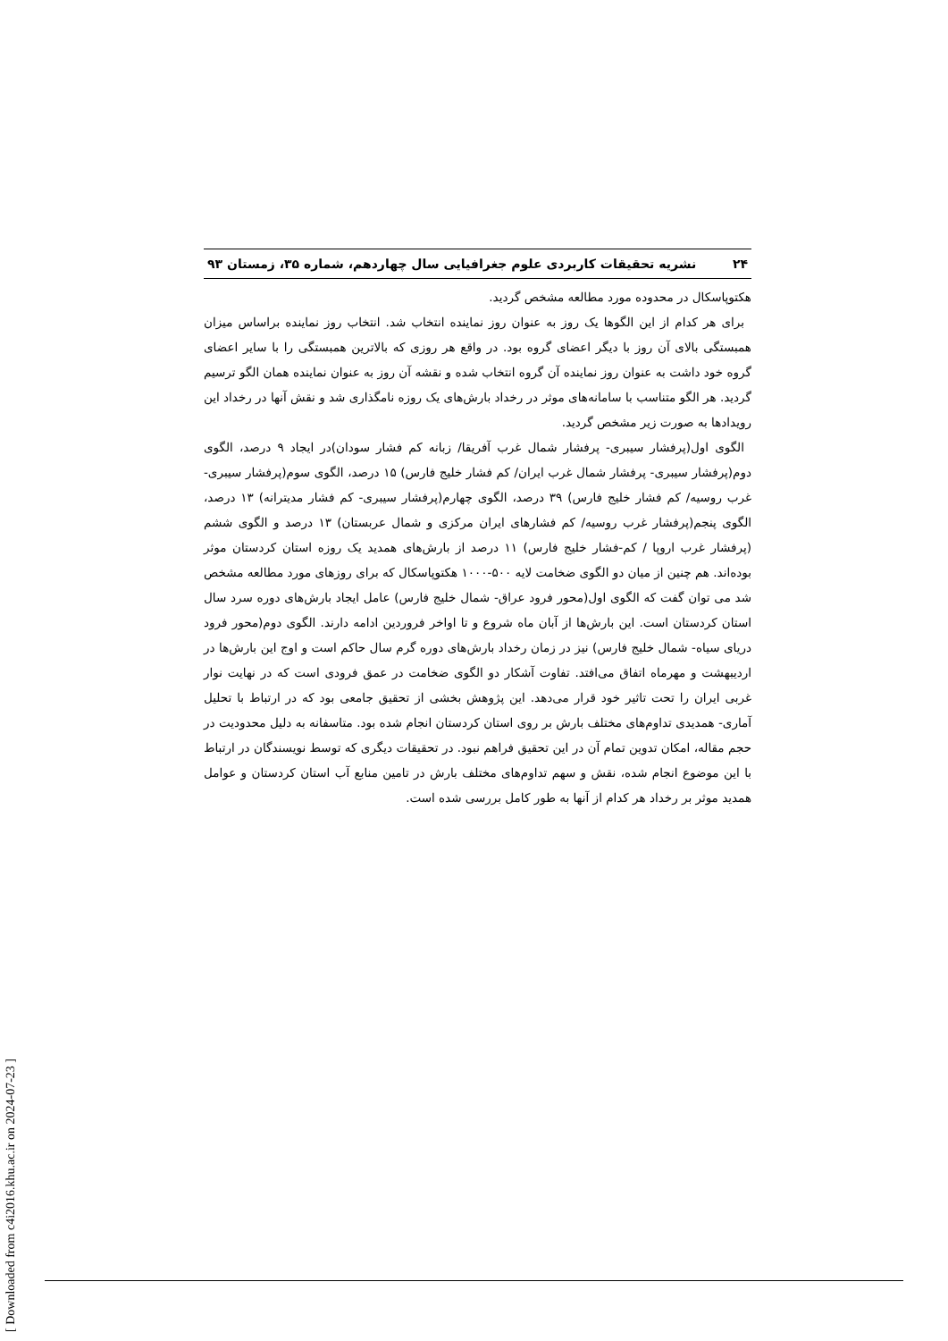۲۴ نشریه تحقیقات کاربردی علوم جغرافیایی سال چهاردهم، شماره ۳۵، زمستان ۹۳
هکتوپاسکال در محدوده مورد مطالعه مشخص گردید.
برای هر کدام از این الگوها یک روز به عنوان روز نماینده انتخاب شد. انتخاب روز نماینده براساس میزان همبستگی بالای آن روز با دیگر اعضای گروه بود. در واقع هر روزی که بالاترین همبستگی را با سایر اعضای گروه خود داشت به عنوان روز نماینده آن گروه انتخاب شده و نقشه آن روز به عنوان نماینده همان الگو ترسیم گردید. هر الگو متناسب با سامانه‌های موثر در رخداد بارش‌های یک روزه نامگذاری شد و نقش آنها در رخداد این رویدادها به صورت زیر مشخص گردید.
الگوی اول(پرفشار سیبری- پرفشار شمال غرب آفریقا/ زبانه کم فشار سودان)در ایجاد ۹ درصد، الگوی دوم(پرفشار سیبری- پرفشار شمال غرب ایران/ کم فشار خلیج فارس) ۱۵ درصد، الگوی سوم(پرفشار سیبری- غرب روسیه/ کم فشار خلیج فارس) ۳۹ درصد، الگوی چهارم(پرفشار سیبری- کم فشار مدیترانه) ۱۳ درصد، الگوی پنجم(پرفشار غرب روسیه/ کم فشارهای ایران مرکزی و شمال عربستان) ۱۳ درصد و الگوی ششم (پرفشار غرب اروپا / کم-فشار خلیج فارس) ۱۱ درصد از بارش‌های همدید یک روزه استان کردستان موثر بوده‌اند. هم چنین از میان دو الگوی ضخامت لایه ۵۰۰-۱۰۰۰ هکتوپاسکال که برای روزهای مورد مطالعه مشخص شد می توان گفت که الگوی اول(محور فرود عراق- شمال خلیج فارس) عامل ایجاد بارش‌های دوره سرد سال استان کردستان است. این بارش‌ها از آبان ماه شروع و تا اواخر فروردین ادامه دارند. الگوی دوم(محور فرود دریای سیاه- شمال خلیج فارس) نیز در زمان رخداد بارش‌های دوره گرم سال حاکم است و اوج این بارش‌ها در اردیبهشت و مهرماه اتفاق می‌افتد. تفاوت آشکار دو الگوی ضخامت در عمق فرودی است که در نهایت نوار غربی ایران را تحت تاثیر خود قرار می‌دهد. این پژوهش بخشی از تحقیق جامعی بود که در ارتباط با تحلیل آماری- همدیدی تداوم‌های مختلف بارش بر روی استان کردستان انجام شده بود. متاسفانه به دلیل محدودیت در حجم مقاله، امکان تدوین تمام آن در این تحقیق فراهم نبود. در تحقیقات دیگری که توسط نویسندگان در ارتباط با این موضوع انجام شده، نقش و سهم تداوم‌های مختلف بارش در تامین منابع آب استان کردستان و عوامل همدید موثر بر رخداد هر کدام از آنها به طور کامل بررسی شده است.
[ Downloaded from c4i2016.khu.ac.ir on 2024-07-23 ]